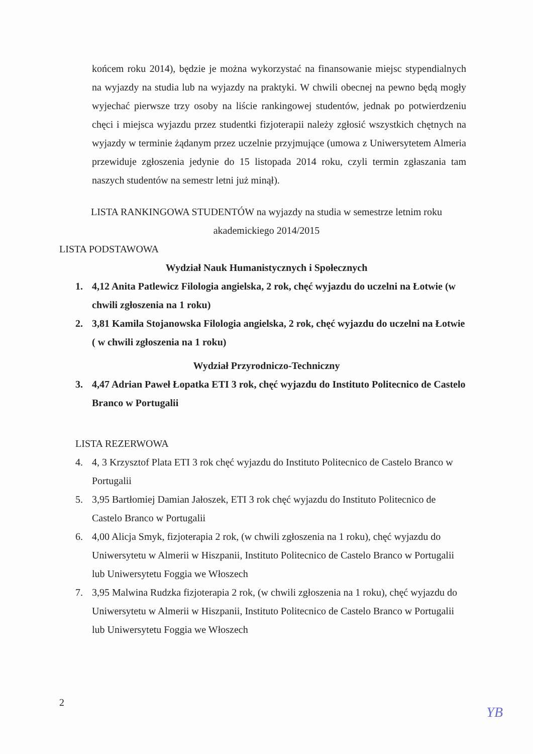końcem roku 2014), będzie je można wykorzystać na finansowanie miejsc stypendialnych na wyjazdy na studia lub na wyjazdy na praktyki. W chwili obecnej na pewno będą mogły wyjechać pierwsze trzy osoby na liście rankingowej studentów, jednak po potwierdzeniu chęci i miejsca wyjazdu przez studentki fizjoterapii należy zgłosić wszystkich chętnych na wyjazdy w terminie żądanym przez uczelnie przyjmujące (umowa z Uniwersytetem Almeria przewiduje zgłoszenia jedynie do 15 listopada 2014 roku, czyli termin zgłaszania tam naszych studentów na semestr letni już minął).
LISTA RANKINGOWA STUDENTÓW na wyjazdy na studia w semestrze letnim roku
akademickiego 2014/2015
LISTA PODSTAWOWA
Wydział Nauk Humanistycznych i Społecznych
1. 4,12 Anita Patlewicz Filologia angielska, 2 rok, chęć wyjazdu do uczelni na Łotwie (w chwili zgłoszenia na 1 roku)
2. 3,81 Kamila Stojanowska Filologia angielska, 2 rok, chęć wyjazdu do uczelni na Łotwie ( w chwili zgłoszenia na 1 roku)
Wydział Przyrodniczo-Techniczny
3. 4,47 Adrian Paweł Łopatka ETI 3 rok, chęć wyjazdu do Instituto Politecnico de Castelo Branco w Portugalii
LISTA REZERWOWA
4. 4, 3 Krzysztof Plata ETI 3 rok chęć wyjazdu do Instituto Politecnico de Castelo Branco w Portugalii
5. 3,95 Bartłomiej Damian Jałoszek, ETI 3 rok chęć wyjazdu do Instituto Politecnico de Castelo Branco w Portugalii
6. 4,00 Alicja Smyk, fizjoterapia 2 rok, (w chwili zgłoszenia na 1 roku), chęć wyjazdu do Uniwersytetu w Almerii w Hiszpanii, Instituto Politecnico de Castelo Branco w Portugalii lub Uniwersytetu Foggia we Włoszech
7. 3,95 Malwina Rudzka fizjoterapia 2 rok, (w chwili zgłoszenia na 1 roku), chęć wyjazdu do Uniwersytetu w Almerii w Hiszpanii, Instituto Politecnico de Castelo Branco w Portugalii lub Uniwersytetu Foggia we Włoszech
2
YB